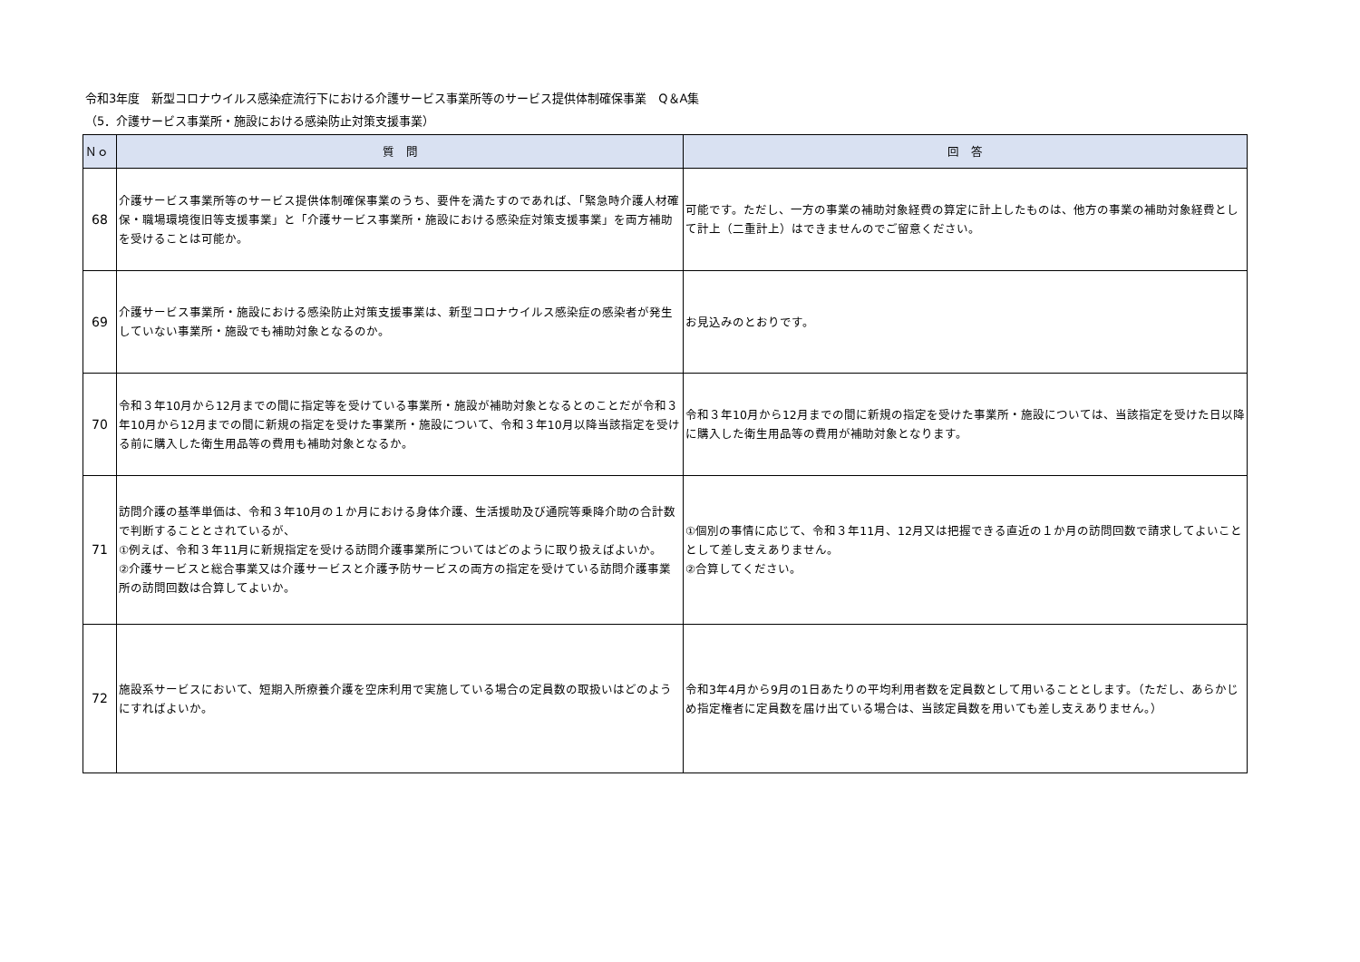令和3年度　新型コロナウイルス感染症流行下における介護サービス事業所等のサービス提供体制確保事業　Q＆A集
（5．介護サービス事業所・施設における感染防止対策支援事業）
| Ｎｏ | 質 問 | 回 答 |
| --- | --- | --- |
| 68 | 介護サービス事業所等のサービス提供体制確保事業のうち、要件を満たすのであれば、「緊急時介護人材確保・職場環境復旧等支援事業」と「介護サービス事業所・施設における感染症対策支援事業」を両方補助を受けることは可能か。 | 可能です。ただし、一方の事業の補助対象経費の算定に計上したものは、他方の事業の補助対象経費として計上（二重計上）はできませんのでご留意ください。 |
| 69 | 介護サービス事業所・施設における感染防止対策支援事業は、新型コロナウイルス感染症の感染者が発生していない事業所・施設でも補助対象となるのか。 | お見込みのとおりです。 |
| 70 | 令和３年10月から12月までの間に指定等を受けている事業所・施設が補助対象となるとのことだが令和３年10月から12月までの間に新規の指定を受けた事業所・施設について、令和３年10月以降当該指定を受ける前に購入した衛生用品等の費用も補助対象となるか。 | 令和３年10月から12月までの間に新規の指定を受けた事業所・施設については、当該指定を受けた日以降に購入した衛生用品等の費用が補助対象となります。 |
| 71 | 訪問介護の基準単価は、令和３年10月の１か月における身体介護、生活援助及び通院等乗降介助の合計数で判断することとされているが、 ①例えば、令和３年11月に新規指定を受ける訪問介護事業所についてはどのように取り扱えばよいか。 ②介護サービスと総合事業又は介護サービスと介護予防サービスの両方の指定を受けている訪問介護事業所の訪問回数は合算してよいか。 | ①個別の事情に応じて、令和３年11月、12月又は把握できる直近の１か月の訪問回数で請求してよいこととして差し支えありません。 ②合算してください。 |
| 72 | 施設系サービスにおいて、短期入所療養介護を空床利用で実施している場合の定員数の取扱いはどのようにすればよいか。 | 令和3年4月から9月の1日あたりの平均利用者数を定員数として用いることとします。（ただし、あらかじめ指定権者に定員数を届け出ている場合は、当該定員数を用いても差し支えありません。） |